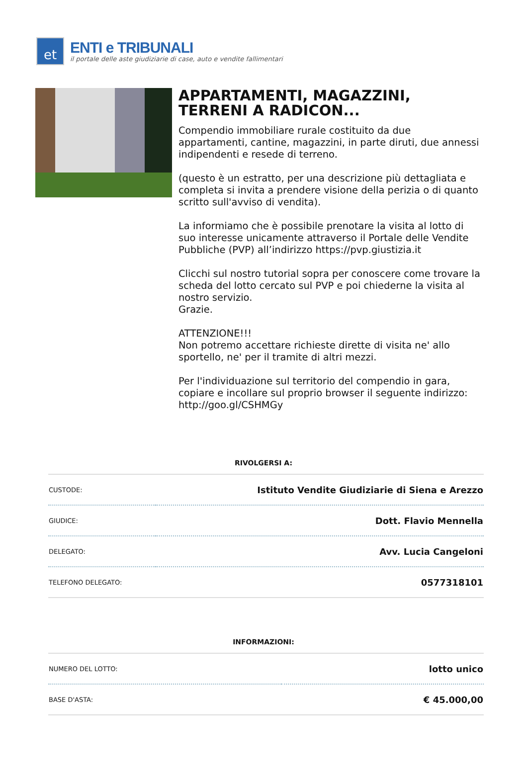et
ENTI e TRIBUNALI
il portale delle aste giudiziarie di case, auto e vendite fallimentari
APPARTAMENTI, MAGAZZINI, TERRENI A RADICON...
Compendio immobiliare rurale costituito da due appartamenti, cantine, magazzini, in parte diruti, due annessi indipendenti e resede di terreno.
(questo è un estratto, per una descrizione più dettagliata e completa si invita a prendere visione della perizia o di quanto scritto sull'avviso di vendita).
La informiamo che è possibile prenotare la visita al lotto di suo interesse unicamente attraverso il Portale delle Vendite Pubbliche (PVP) all’indirizzo https://pvp.giustizia.it
Clicchi sul nostro tutorial sopra per conoscere come trovare la scheda del lotto cercato sul PVP e poi chiederne la visita al nostro servizio.
Grazie.
ATTENZIONE!!!
Non potremo accettare richieste dirette di visita ne' allo sportello, ne' per il tramite di altri mezzi.
Per l'individuazione sul territorio del compendio in gara, copiare e incollare sul proprio browser il seguente indirizzo: http://goo.gl/CSHMGy
RIVOLGERSI A:
| CUSTODE: | Istituto Vendite Giudiziarie di Siena e Arezzo |
| GIUDICE: | Dott. Flavio Mennella |
| DELEGATO: | Avv. Lucia Cangeloni |
| TELEFONO DELEGATO: | 0577318101 |
INFORMAZIONI:
| NUMERO DEL LOTTO: | lotto unico |
| BASE D'ASTA: | € 45.000,00 |